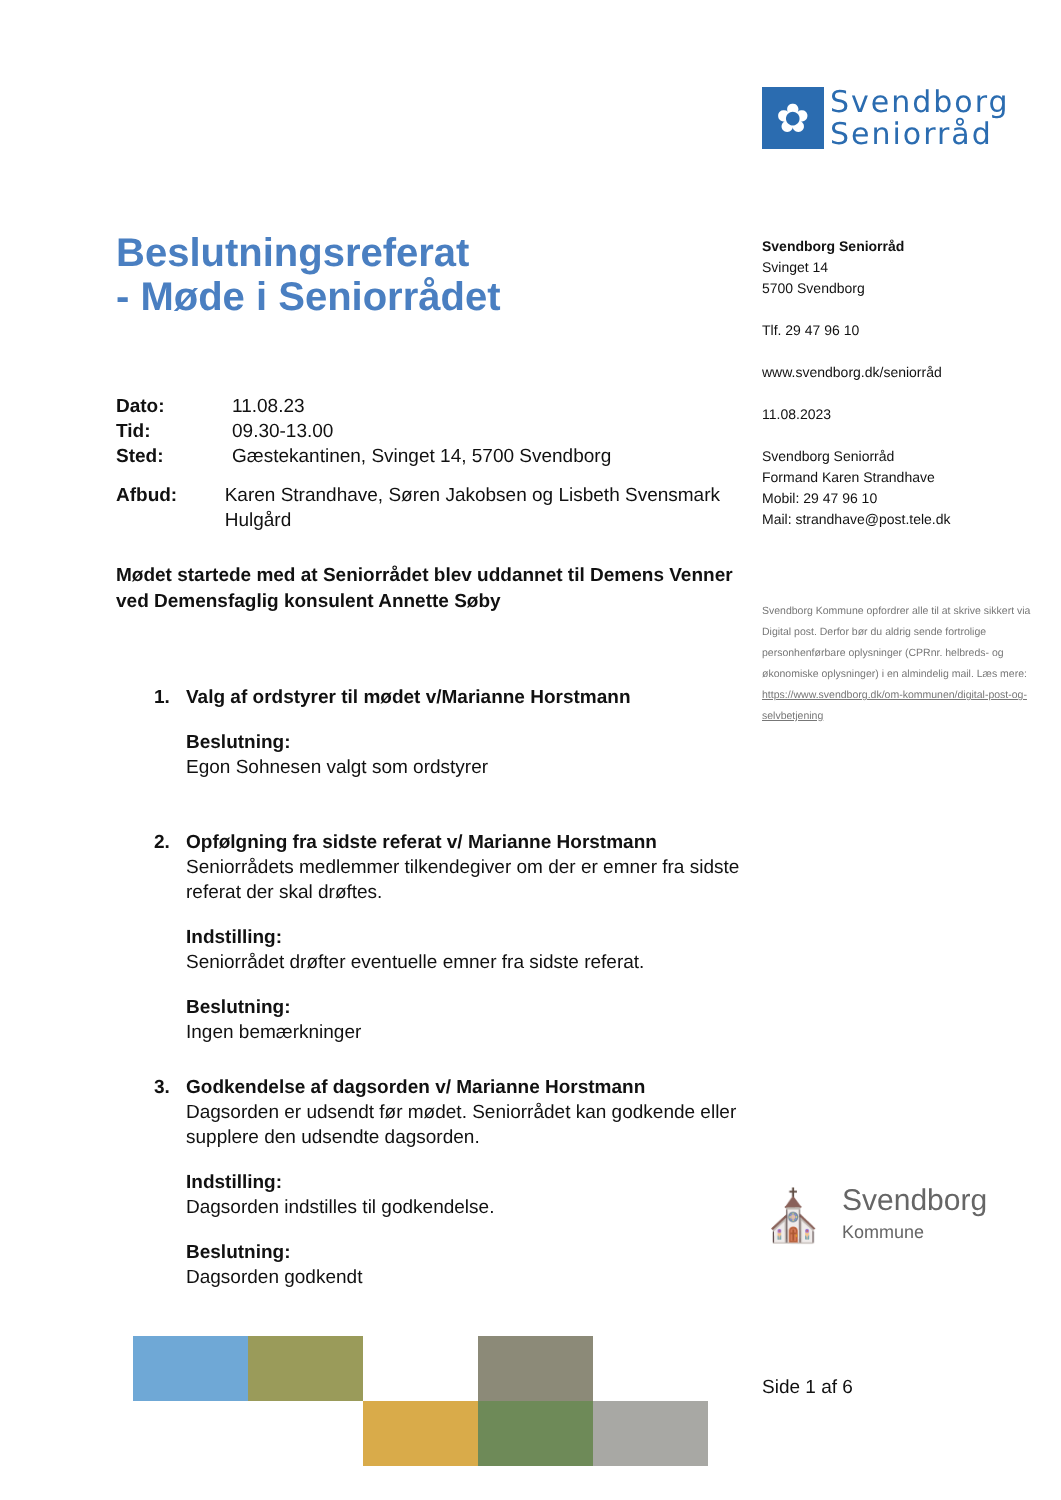✿
Svendborg
Seniorråd
Beslutningsreferat
- Møde i Seniorrådet
Dato: 11.08.23
Tid: 09.30-13.00
Sted: Gæstekantinen, Svinget 14, 5700 Svendborg
Afbud: Karen Strandhave, Søren Jakobsen og Lisbeth Svensmark Hulgård
Mødet startede med at Seniorrådet blev uddannet til Demens Venner ved Demensfaglig konsulent Annette Søby
1. Valg af ordstyrer til mødet v/Marianne Horstmann
Beslutning:
Egon Sohnesen valgt som ordstyrer
2. Opfølgning fra sidste referat v/ Marianne Horstmann
Seniorrådets medlemmer tilkendegiver om der er emner fra sidste referat der skal drøftes.
Indstilling:
Seniorrådet drøfter eventuelle emner fra sidste referat.
Beslutning:
Ingen bemærkninger
3. Godkendelse af dagsorden v/ Marianne Horstmann
Dagsorden er udsendt før mødet. Seniorrådet kan godkende eller supplere den udsendte dagsorden.
Indstilling:
Dagsorden indstilles til godkendelse.
Beslutning:
Dagsorden godkendt
Svendborg Seniorråd
Svinget 14
5700 Svendborg
Tlf. 29 47 96 10
www.svendborg.dk/seniorråd
11.08.2023
Svendborg Seniorråd
Formand Karen Strandhave
Mobil: 29 47 96 10
Mail: strandhave@post.tele.dk
Svendborg Kommune opfordrer alle til at skrive sikkert via Digital post. Derfor bør du aldrig sende fortrolige personhenførbare oplysninger (CPRnr. helbreds- og økonomiske oplysninger) i en almindelig mail. Læs mere: https://www.svendborg.dk/om-kommunen/digital-post-og-selvbetjening
⛪ Svendborg
Kommune
Side 1 af 6